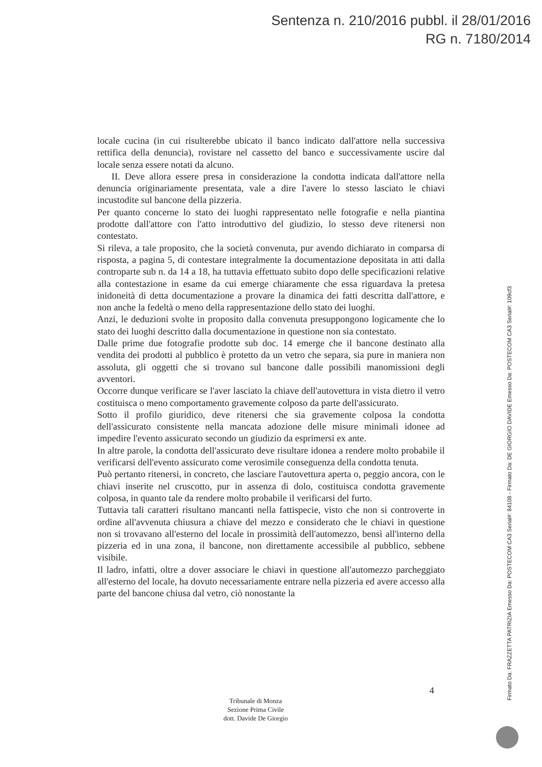Sentenza n. 210/2016 pubbl. il 28/01/2016
RG n. 7180/2014
locale cucina (in cui risulterebbe ubicato il banco indicato dall'attore nella successiva rettifica della denuncia), rovistare nel cassetto del banco e successivamente uscire dal locale senza essere notati da alcuno.
II. Deve allora essere presa in considerazione la condotta indicata dall'attore nella denuncia originariamente presentata, vale a dire l'avere lo stesso lasciato le chiavi incustodite sul bancone della pizzeria.
Per quanto concerne lo stato dei luoghi rappresentato nelle fotografie e nella piantina prodotte dall'attore con l'atto introduttivo del giudizio, lo stesso deve ritenersi non contestato.
Si rileva, a tale proposito, che la società convenuta, pur avendo dichiarato in comparsa di risposta, a pagina 5, di contestare integralmente la documentazione depositata in atti dalla controparte sub n. da 14 a 18, ha tuttavia effettuato subito dopo delle specificazioni relative alla contestazione in esame da cui emerge chiaramente che essa riguardava la pretesa inidoneità di detta documentazione a provare la dinamica dei fatti descritta dall'attore, e non anche la fedeltà o meno della rappresentazione dello stato dei luoghi.
Anzi, le deduzioni svolte in proposito dalla convenuta presuppongono logicamente che lo stato dei luoghi descritto dalla documentazione in questione non sia contestato.
Dalle prime due fotografie prodotte sub doc. 14 emerge che il bancone destinato alla vendita dei prodotti al pubblico è protetto da un vetro che separa, sia pure in maniera non assoluta, gli oggetti che si trovano sul bancone dalle possibili manomissioni degli avventori.
Occorre dunque verificare se l'aver lasciato la chiave dell'autovettura in vista dietro il vetro costituisca o meno comportamento gravemente colposo da parte dell'assicurato.
Sotto il profilo giuridico, deve ritenersi che sia gravemente colposa la condotta dell'assicurato consistente nella mancata adozione delle misure minimali idonee ad impedire l'evento assicurato secondo un giudizio da esprimersi ex ante.
In altre parole, la condotta dell'assicurato deve risultare idonea a rendere molto probabile il verificarsi dell'evento assicurato come verosimile conseguenza della condotta tenuta.
Può pertanto ritenersi, in concreto, che lasciare l'autovettura aperta o, peggio ancora, con le chiavi inserite nel cruscotto, pur in assenza di dolo, costituisca condotta gravemente colposa, in quanto tale da rendere molto probabile il verificarsi del furto.
Tuttavia tali caratteri risultano mancanti nella fattispecie, visto che non si controverte in ordine all'avvenuta chiusura a chiave del mezzo e considerato che le chiavi in questione non si trovavano all'esterno del locale in prossimità dell'automezzo, bensì all'interno della pizzeria ed in una zona, il bancone, non direttamente accessibile al pubblico, sebbene visibile.
Il ladro, infatti, oltre a dover associare le chiavi in questione all'automezzo parcheggiato all'esterno del locale, ha dovuto necessariamente entrare nella pizzeria ed avere accesso alla parte del bancone chiusa dal vetro, ciò nonostante la
4
Tribunale di Monza
Sezione Prima Civile
dott. Davide De Giorgio
Firmato Da: FRAZZETTA PATRIZIA Emesso Da: POSTECOM CA3 Serial#: 84108 - Firmato Da: DE GIORGIO DAVIDE Emesso Da: POSTECOM CA3 Serial#: 109cf3